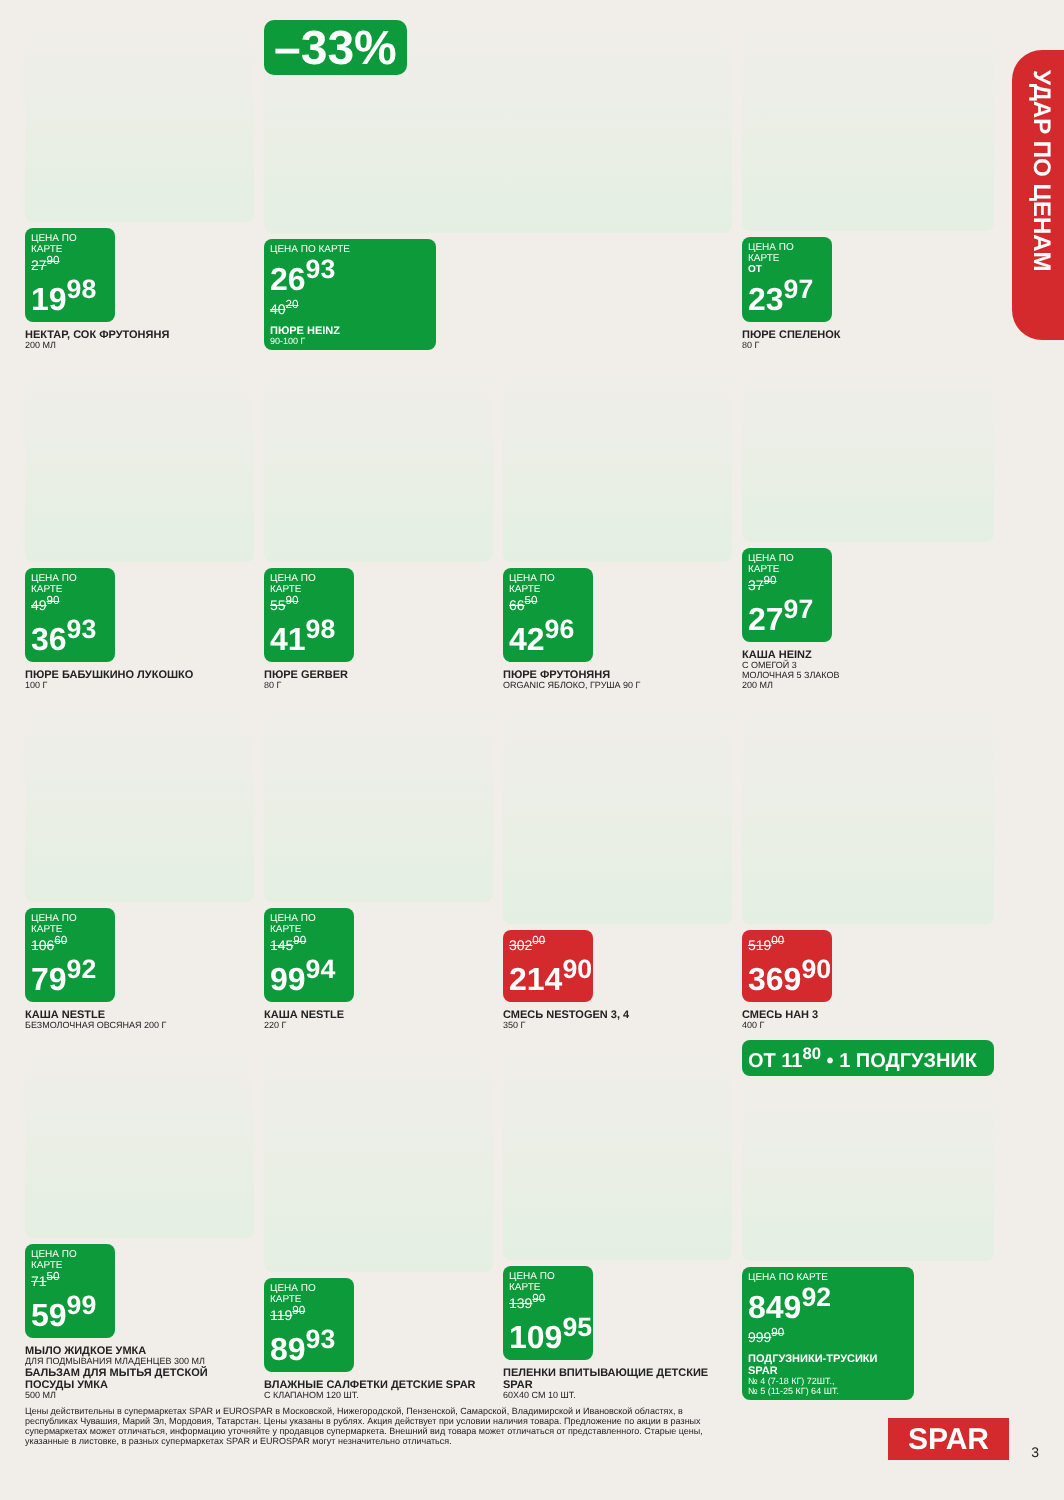УДАР ПО ЦЕНАМ
ЦЕНА ПО КАРТЕ
27<sup>90</sup>
19<sup>98</sup>
НЕКТАР, СОК ФРУТОНЯНЯ
200 МЛ
–33%
ЦЕНА ПО КАРТЕ
26<sup>93</sup>
40<sup>20</sup>
ПЮРЕ HEINZ
90-100 Г
ЦЕНА ПО КАРТЕ
ОТ
23<sup>97</sup>
ПЮРЕ СПЕЛЕНОК
80 Г
ЦЕНА ПО КАРТЕ
49<sup>90</sup>
36<sup>93</sup>
ПЮРЕ БАБУШКИНО ЛУКОШКО
100 Г
ЦЕНА ПО КАРТЕ
55<sup>90</sup>
41<sup>98</sup>
ПЮРЕ GERBER
80 Г
ЦЕНА ПО КАРТЕ
66<sup>50</sup>
42<sup>96</sup>
ПЮРЕ ФРУТОНЯНЯ
ORGANIC ЯБЛОКО, ГРУША 90 Г
ЦЕНА ПО КАРТЕ
37<sup>90</sup>
27<sup>97</sup>
КАША HEINZ
С ОМЕГОЙ 3
МОЛОЧНАЯ 5 ЗЛАКОВ
200 МЛ
ЦЕНА ПО КАРТЕ
106<sup>60</sup>
79<sup>92</sup>
КАША NESTLE
БЕЗМОЛОЧНАЯ ОВСЯНАЯ 200 Г
ЦЕНА ПО КАРТЕ
145<sup>90</sup>
99<sup>94</sup>
КАША NESTLE
220 Г
302<sup>00</sup>
214<sup>90</sup>
СМЕСЬ NESTOGEN 3, 4
350 Г
519<sup>00</sup>
369<sup>90</sup>
СМЕСЬ НАН 3
400 Г
ЦЕНА ПО КАРТЕ
71<sup>50</sup>
59<sup>99</sup>
МЫЛО ЖИДКОЕ УМКА
ДЛЯ ПОДМЫВАНИЯ МЛАДЕНЦЕВ 300 МЛ
БАЛЬЗАМ ДЛЯ МЫТЬЯ ДЕТСКОЙ ПОСУДЫ УМКА
500 МЛ
ЦЕНА ПО КАРТЕ
119<sup>90</sup>
89<sup>93</sup>
ВЛАЖНЫЕ САЛФЕТКИ ДЕТСКИЕ SPAR
С КЛАПАНОМ 120 ШТ.
ЦЕНА ПО КАРТЕ
139<sup>90</sup>
109<sup>95</sup>
ПЕЛЕНКИ ВПИТЫВАЮЩИЕ ДЕТСКИЕ SPAR
60Х40 СМ 10 ШТ.
ОТ 11<sup>80</sup> • 1 ПОДГУЗНИК
ЦЕНА ПО КАРТЕ
849<sup>92</sup>
999<sup>90</sup>
ПОДГУЗНИКИ-ТРУСИКИ SPAR
№ 4 (7-18 КГ) 72ШТ.,
№ 5 (11-25 КГ) 64 ШТ.
Цены действительны в супермаркетах SPAR и EUROSPAR в Московской, Нижегородской, Пензенской, Самарской, Владимирской и Ивановской областях, в республиках Чувашия, Марий Эл, Мордовия, Татарстан. Цены указаны в рублях. Акция действует при условии наличия товара. Предложение по акции в разных супермаркетах может отличаться, информацию уточняйте у продавцов супермаркета. Внешний вид товара может отличаться от представленного. Старые цены, указанные в листовке, в разных супермаркетах SPAR и EUROSPAR могут незначительно отличаться.
SPAR 3